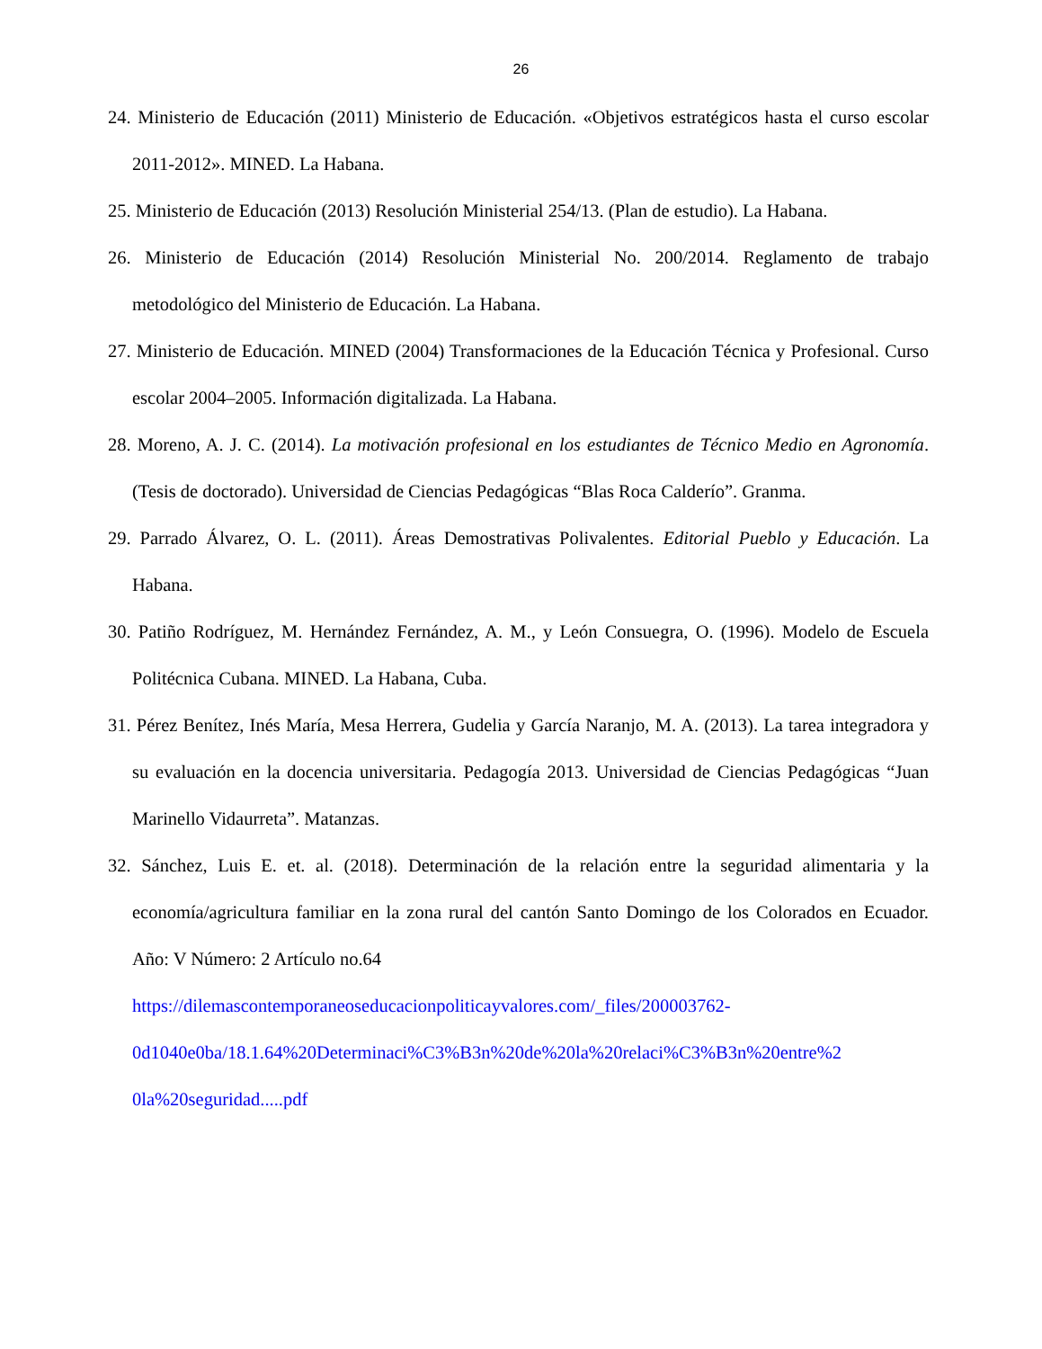26
24. Ministerio de Educación (2011) Ministerio de Educación. «Objetivos estratégicos hasta el curso escolar 2011-2012». MINED. La Habana.
25. Ministerio de Educación (2013) Resolución Ministerial 254/13. (Plan de estudio). La Habana.
26. Ministerio de Educación (2014) Resolución Ministerial No. 200/2014. Reglamento de trabajo metodológico del Ministerio de Educación. La Habana.
27. Ministerio de Educación. MINED (2004) Transformaciones de la Educación Técnica y Profesional. Curso escolar 2004–2005. Información digitalizada. La Habana.
28. Moreno, A. J. C. (2014). La motivación profesional en los estudiantes de Técnico Medio en Agronomía. (Tesis de doctorado). Universidad de Ciencias Pedagógicas “Blas Roca Calderío”. Granma.
29. Parrado Álvarez, O. L. (2011). Áreas Demostrativas Polivalentes. Editorial Pueblo y Educación. La Habana.
30. Patiño Rodríguez, M. Hernández Fernández, A. M., y León Consuegra, O. (1996). Modelo de Escuela Politécnica Cubana. MINED. La Habana, Cuba.
31. Pérez Benítez, Inés María, Mesa Herrera, Gudelia y García Naranjo, M. A. (2013). La tarea integradora y su evaluación en la docencia universitaria. Pedagogía 2013. Universidad de Ciencias Pedagógicas “Juan Marinello Vidaurreta”. Matanzas.
32. Sánchez, Luis E. et. al. (2018). Determinación de la relación entre la seguridad alimentaria y la economía/agricultura familiar en la zona rural del cantón Santo Domingo de los Colorados en Ecuador. Año: V Número: 2 Artículo no.64
https://dilemascontemporaneoseducacionpoliticayvalores.com/_files/200003762-
0d1040e0ba/18.1.64%20Determinaci%C3%B3n%20de%20la%20relaci%C3%B3n%20entre%2
0la%20seguridad.....pdf